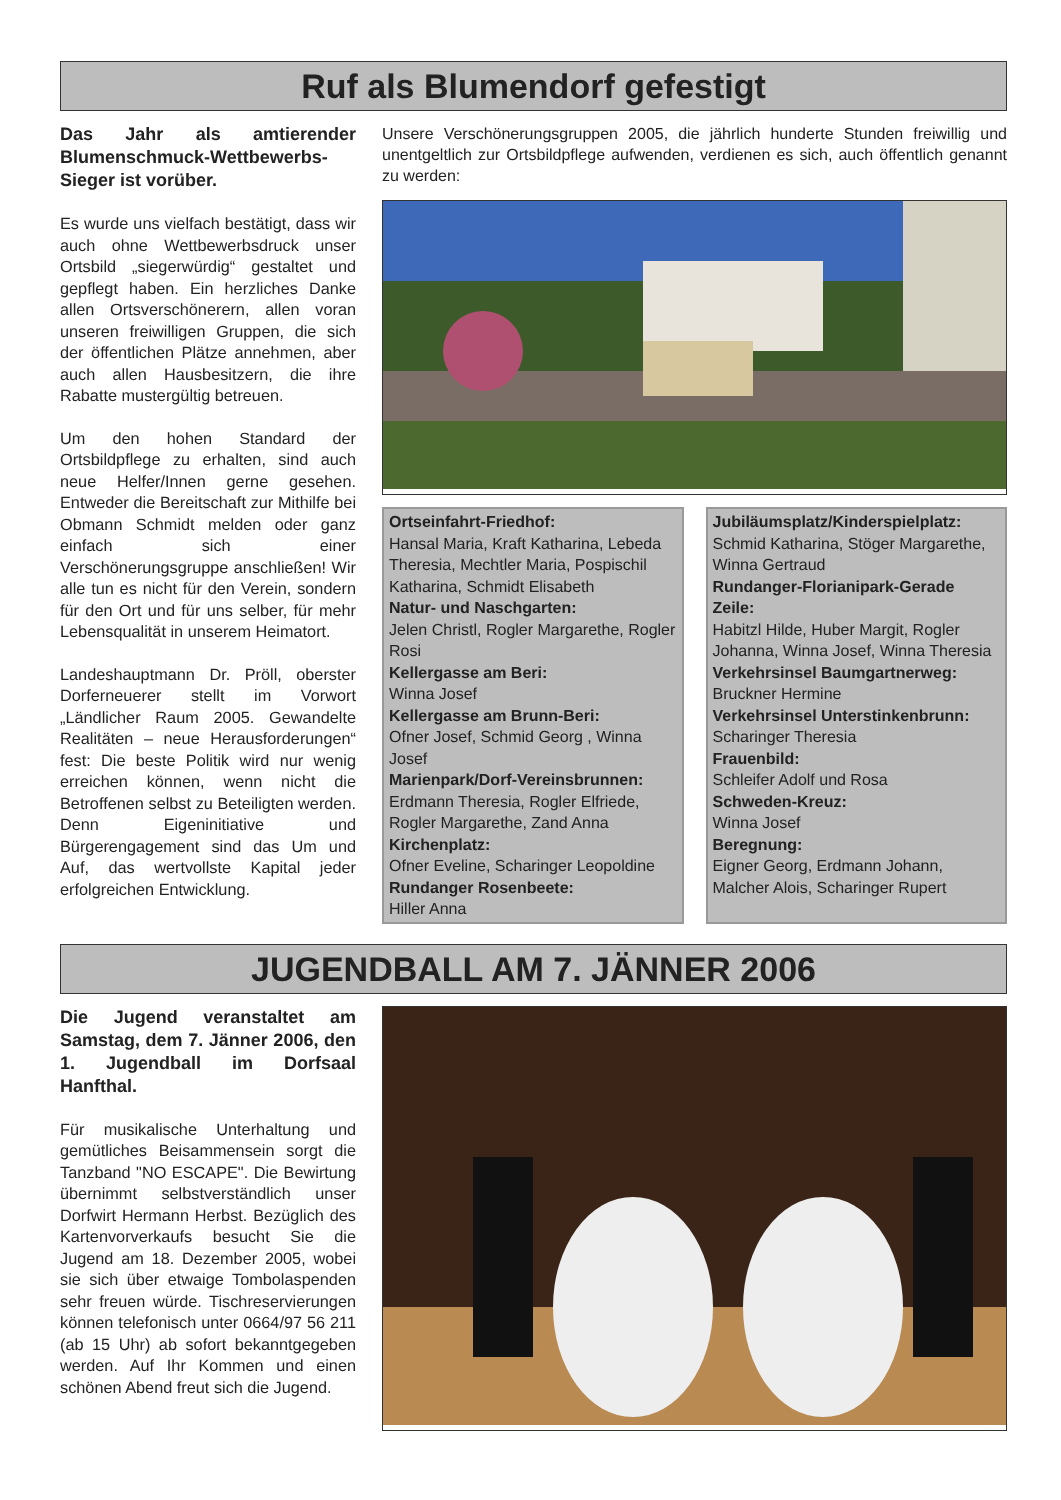Ruf als Blumendorf gefestigt
Das Jahr als amtierender Blumenschmuck-Wettbewerbs-Sieger ist vorüber.
Es wurde uns vielfach bestätigt, dass wir auch ohne Wettbewerbsdruck unser Ortsbild „siegerwürdig“ gestaltet und gepflegt haben. Ein herzliches Danke allen Ortsverschönerern, allen voran unseren freiwilligen Gruppen, die sich der öffentlichen Plätze annehmen, aber auch allen Hausbesitzern, die ihre Rabatte mustergültig betreuen.
Um den hohen Standard der Ortsbildpflege zu erhalten, sind auch neue Helfer/Innen gerne gesehen. Entweder die Bereitschaft zur Mithilfe bei Obmann Schmidt melden oder ganz einfach sich einer Verschönerungsgruppe anschließen! Wir alle tun es nicht für den Verein, sondern für den Ort und für uns selber, für mehr Lebensqualität in unserem Heimatort.
Landeshauptmann Dr. Pröll, oberster Dorferneuerer stellt im Vorwort „Ländlicher Raum 2005. Gewandelte Realitäten – neue Herausforderungen“ fest: Die beste Politik wird nur wenig erreichen können, wenn nicht die Betroffenen selbst zu Beteiligten werden. Denn Eigeninitiative und Bürgerengagement sind das Um und Auf, das wertvollste Kapital jeder erfolgreichen Entwicklung.
Unsere Verschönerungsgruppen 2005, die jährlich hunderte Stunden freiwillig und unentgeltlich zur Ortsbildpflege aufwenden, verdienen es sich, auch öffentlich genannt zu werden:
Ortseinfahrt-Friedhof:
Hansal Maria, Kraft Katharina, Lebeda Theresia, Mechtler Maria, Pospischil Katharina, Schmidt Elisabeth
Natur- und Naschgarten:
Jelen Christl, Rogler Margarethe, Rogler Rosi
Kellergasse am Beri:
Winna Josef
Kellergasse am Brunn-Beri:
Ofner Josef, Schmid Georg , Winna Josef
Marienpark/Dorf-Vereinsbrunnen:
Erdmann Theresia, Rogler Elfriede, Rogler Margarethe, Zand Anna
Kirchenplatz:
Ofner Eveline, Scharinger Leopoldine
Rundanger Rosenbeete:
Hiller Anna
Jubiläumsplatz/Kinderspielplatz:
Schmid Katharina, Stöger Margarethe, Winna Gertraud
Rundanger-Florianipark-Gerade Zeile:
Habitzl Hilde, Huber Margit, Rogler Johanna, Winna Josef, Winna Theresia
Verkehrsinsel Baumgartnerweg:
Bruckner Hermine
Verkehrsinsel Unterstinkenbrunn:
Scharinger Theresia
Frauenbild:
Schleifer Adolf und Rosa
Schweden-Kreuz:
Winna Josef
Beregnung:
Eigner Georg, Erdmann Johann, Malcher Alois, Scharinger Rupert
JUGENDBALL AM 7. JÄNNER 2006
Die Jugend veranstaltet am Samstag, dem 7. Jänner 2006, den 1. Jugendball im Dorfsaal Hanfthal.
Für musikalische Unterhaltung und gemütliches Beisammensein sorgt die Tanzband "NO ESCAPE". Die Bewirtung übernimmt selbstverständlich unser Dorfwirt Hermann Herbst. Bezüglich des Kartenvorverkaufs besucht Sie die Jugend am 18. Dezember 2005, wobei sie sich über etwaige Tombolaspenden sehr freuen würde. Tischreservierungen können telefonisch unter 0664/97 56 211 (ab 15 Uhr) ab sofort bekanntgegeben werden. Auf Ihr Kommen und einen schönen Abend freut sich die Jugend.